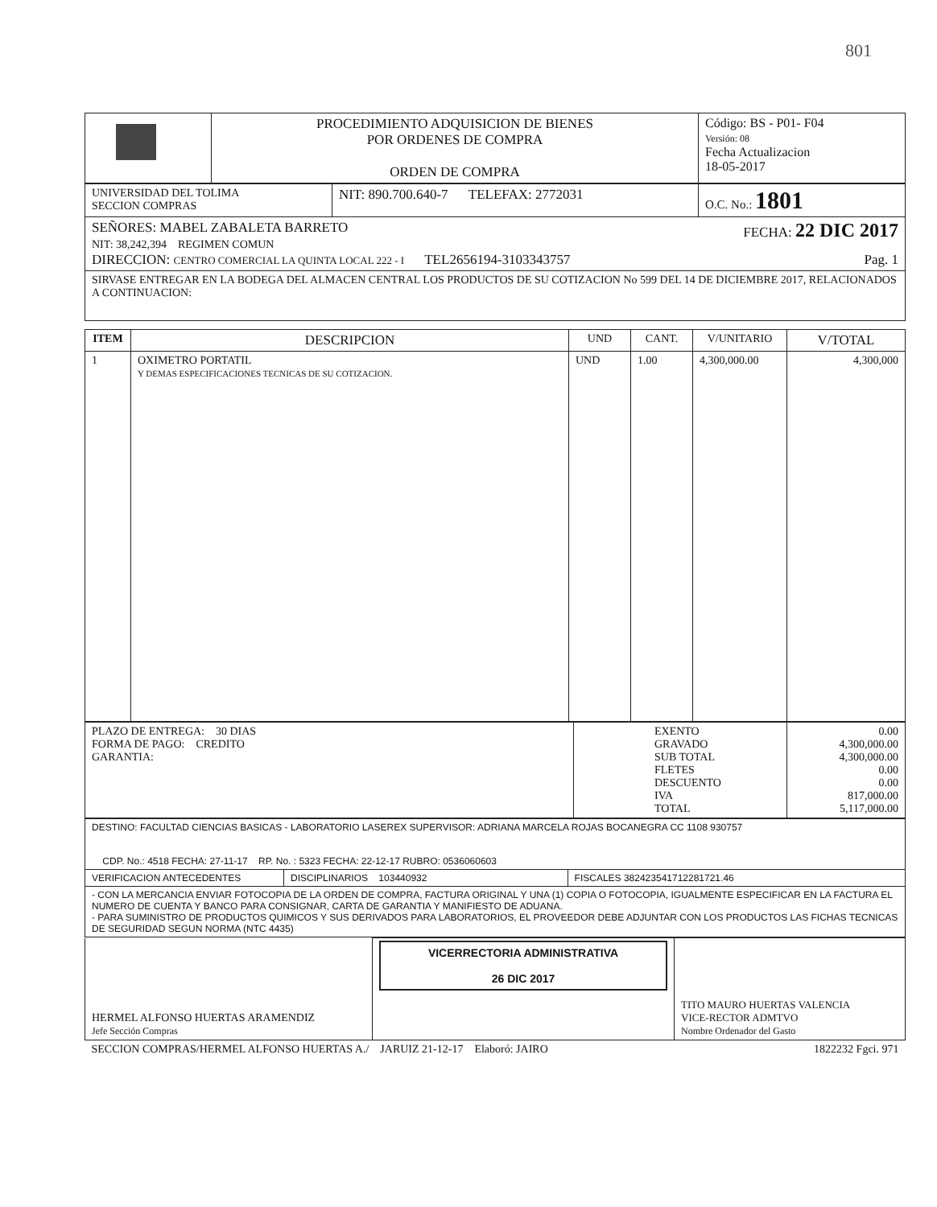801
| | PROCEDIMIENTO ADQUISICION DE BIENES POR ORDENES DE COMPRA ORDEN DE COMPRA | Código: BS - P01- F04 Versión: 08 Fecha Actualizacion 18-05-2017 |
| UNIVERSIDAD DEL TOLIMA SECCION COMPRAS | NIT: 890.700.640-7 TELEFAX: 2772031 | O.C. No.: 1801 |
| SEÑORES: MABEL ZABALETA BARRETO FECHA: 22 DIC 2017 NIT: 38,242,394 REGIMEN COMUN DIRECCION: CENTRO COMERCIAL LA QUINTA LOCAL 222 - I TEL2656194-3103343757 Pag. 1 | | |
| SIRVASE ENTREGAR EN LA BODEGA DEL ALMACEN CENTRAL LOS PRODUCTOS DE SU COTIZACION No 599 DEL 14 DE DICIEMBRE 2017, RELACIONADOS A CONTINUACION: | | |
| ITEM | DESCRIPCION | UND | CANT. | V/UNITARIO | V/TOTAL |
| --- | --- | --- | --- | --- | --- |
| 1 | OXIMETRO PORTATIL Y DEMAS ESPECIFICACIONES TECNICAS DE SU COTIZACION. | UND | 1.00 | 4,300,000.00 | 4,300,000 |
| PLAZO DE ENTREGA: 30 DIAS FORMA DE PAGO: CREDITO GARANTIA: | EXENTO GRAVADO SUB TOTAL FLETES DESCUENTO IVA TOTAL | 0.00 4,300,000.00 4,300,000.00 0.00 0.00 817,000.00 5,117,000.00 |
| DESTINO: FACULTAD CIENCIAS BASICAS - LABORATORIO LASEREX SUPERVISOR: ADRIANA MARCELA ROJAS BOCANEGRA CC 1108 930757 CDP. No.: 4518 FECHA: 27-11-17 RP. No. : 5323 FECHA: 22-12-17 RUBRO: 0536060603 | | |
| VERIFICACION ANTECEDENTES | DISCIPLINARIOS 103440932 | FISCALES 382423541712281721.46 |
| - CON LA MERCANCIA ENVIAR FOTOCOPIA DE LA ORDEN DE COMPRA, FACTURA ORIGINAL Y UNA (1) COPIA O FOTOCOPIA, IGUALMENTE ESPECIFICAR EN LA FACTURA EL NUMERO DE CUENTA Y BANCO PARA CONSIGNAR, CARTA DE GARANTIA Y MANIFIESTO DE ADUANA. - PARA SUMINISTRO DE PRODUCTOS QUIMICOS Y SUS DERIVADOS PARA LABORATORIOS, EL PROVEEDOR DEBE ADJUNTAR CON LOS PRODUCTOS LAS FICHAS TECNICAS DE SEGURIDAD SEGUN NORMA (NTC 4435) | | |
| HERMEL ALFONSO HUERTAS ARAMENDIZ Jefe Sección Compras | VICERRECTORIA ADMINISTRATIVA 26 DIC 2017 | TITO MAURO HUERTAS VALENCIA VICE-RECTOR ADMTVO Nombre Ordenador del Gasto |
| SECCION COMPRAS/HERMEL ALFONSO HUERTAS A./ JARUIZ 21-12-17 Elaboró: JAIRO 1822232 Fgci. 971 | | |